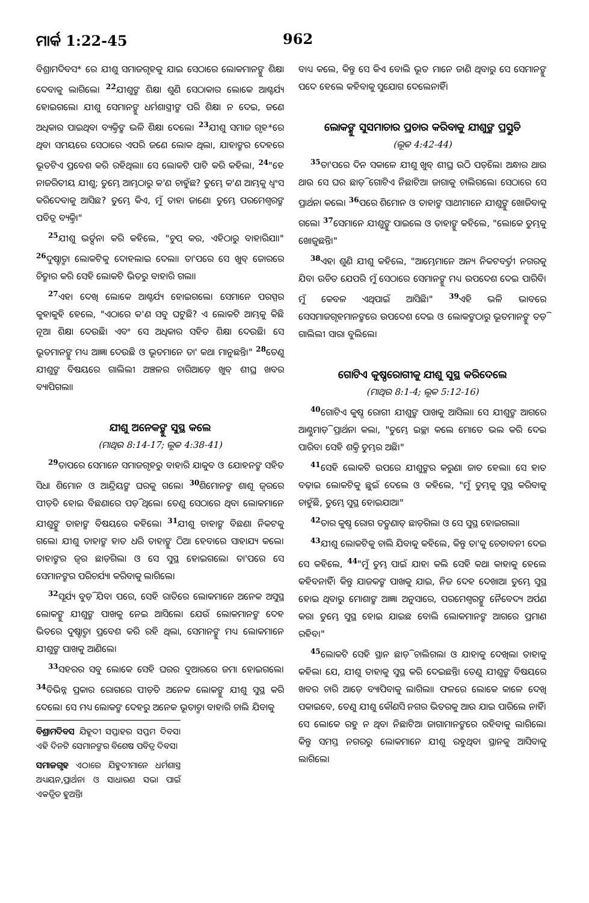ମାର୍କ 1:22-45 962
ବିଶ୍ରାମଦିବସ* ରେ ଯୀଶୁ ସମାଜଗୃହକୁ ଯାଇ ସେଠାରେ ଲୋକମାନଙ୍କୁ ଶିକ୍ଷା ଦେବାକୁ ଲାଗିଲେ। <sup>22</sup>ଯୀଶୁଙ୍କ ଶିକ୍ଷା ଶୁଣି ସେଠାକାର ଲୋକେ ଆଶ୍ଚର୍ଯ୍ୟ ହୋଇଗଲେ। ଯୀଶୁ ସେମାନଙ୍କୁ ଧର୍ମଶାସ୍ତ୍ରୀଙ୍କ ପରି ଶିକ୍ଷା ନ ଦେଇ, ଜଣେ ଅଧିକାର ପାଇଥିବା ବ୍ୟକ୍ତିଙ୍କ ଭଳି ଶିକ୍ଷା ଦେଲେ। <sup>23</sup>ଯୀଶୁ ସମାଜ ଗୃହ*ରେ ଥିବା ସମୟରେ ସେଠାରେ ଏପରି ଜଣେ ଲୋକ ଥିଲା, ଯାହାଙ୍କର ଦେହରେ ଭୂତଟିଏ ପ୍ରବେଶ କରି ରହିଥିଲା। ସେ ଲୋକଟି ପାଟି କରି କହିଲା, <sup>24</sup>"ହେ ନାଜରିତୀୟ ଯୀଶୁ; ତୁମ୍ଭେ ଆମ୍ଭଠାରୁ କ'ଣ ଚାହୁଁଛ? ତୁମ୍ଭେ କ'ଣ ଆମ୍ଭକୁ ଧ୍ୱଂସ କରିଦେବାକୁ ଆସିଛ? ତୁମ୍ଭେ କିଏ, ମୁଁ ତାହା ଜାଣେ। ତୁମ୍ଭେ ପରମେଶ୍ୱରଙ୍କ ପବିତ୍ର ବ୍ୟକ୍ତି।"
<sup>25</sup> ଯୀଶୁ ଭର୍ତ୍ସନା କରି କହିଲେ, "ଚୁପ୍ କର, ଏହିଠାରୁ ବାହାରିଯା।" <sup>26</sup>ଦୁଷ୍ଟାତ୍ମା ଲୋକଟିକୁ ଦୋହଲାଇ ଦେଲା। ତା'ପରେ ସେ ଖୁବ୍ ଜୋରରେ ଚିତ୍କାର କରି ସେହି ଲୋକଟି ଭିତରୁ ବାହାରି ଗଲା।
<sup>27</sup> ଏହା ଦେଖି ଲୋକେ ଆଶ୍ଚର୍ଯ୍ୟ ହୋଇଗଲେ। ସେମାନେ ପରସ୍ପର କୁହାକୁହି ହେଲେ, "ଏଠାରେ କ'ଣ ସବୁ ଘଟୁଛି? ଏ ଲୋକଟି ଆମ୍ଭକୁ କିଛି ନୂଆ ଶିକ୍ଷା ଦେଉଛି। ଏବଂ ସେ ଅଧିକାର ସହିତ ଶିକ୍ଷା ଦେଉଛି। ସେ ଭୂତମାନଙ୍କୁ ମଧ୍ୟ ଆଜ୍ଞା ଦେଉଛି ଓ ଭୂତମାନେ ତା' କଥା ମାନୁଛନ୍ତି।" <sup>28</sup>ତେଣୁ ଯୀଶୁଙ୍କ ବିଷୟରେ ଗାଲିଲୀ ଅଞ୍ଚଳର ଚାରିଆଡ଼େ ଖୁବ୍ ଶୀଘ୍ର ଖବର ବ୍ୟାପିଗଲା।
ଯୀଶୁ ଅନେକଙ୍କୁ ସୁସ୍ଥ କଲେ
(ମାଥିଉ 8:14-17; ଲୂକ 4:38-41)
<sup>29</sup> ତାପରେ ସେମାନେ ସମାଜଗୃହରୁ ବାହାରି ଯାକୁବ ଓ ଯୋହନଙ୍କ ସହିତ ସିଧା ଶିମୋନ ଓ ଆନ୍ଦ୍ରିୟଙ୍କ ଘରକୁ ଗଲେ। <sup>30</sup>ଶିମୋନଙ୍କ ଶାଶୂ ଜ୍ୱରରେ ପୀଡ଼ିତ ହୋଇ ବିଛଣାରେ ପଡ଼ି ଥିଲେ। ତେଣୁ ସେଠାରେ ଥିବା ଲୋକମାନେ ଯୀଶୁଙ୍କୁ ତାହାଙ୍କ ବିଷୟରେ କହିଲେ। <sup>31</sup>ଯୀଶୁ ତାହାଙ୍କ ବିଛଣା ନିକଟକୁ ଗଲେ। ଯୀଶୁ ତାହାଙ୍କ ହାତ ଧରି ତାହାଙ୍କୁ ଠିଆ ହେବାରେ ସାହାଯ୍ୟ କଲେ। ତାହାଙ୍କର ଜ୍ୱର ଛାଡ଼ିଗଲା ଓ ସେ ସୁସ୍ଥ ହୋଇଗଲେ। ତା'ପରେ ସେ ସେମାନଙ୍କର ପରିଚର୍ଯ୍ୟା କରିବାକୁ ଲାଗିଲେ।
<sup>32</sup> ସୂର୍ଯ୍ୟ ବୁଡ଼ି ଯିବା ପରେ, ସେହି ରାତିରେ ଲୋକମାନେ ଅନେକ ଅସୁସ୍ଥ ଲୋକଙ୍କୁ ଯୀଶୁଙ୍କ ପାଖକୁ ନେଇ ଆସିଲେ। ଯେଉଁ ଲୋକମାନଙ୍କ ଦେହ ଭିତରେ ଦୁଷ୍ଟାତ୍ମା ପ୍ରବେଶ କରି ରହି ଥିଲା, ସେମାନଙ୍କୁ ମଧ୍ୟ ଲୋକମାନେ ଯୀଶୁଙ୍କ ପାଖକୁ ଆଣିଲେ।
<sup>33</sup> ସହରର ସବୁ ଲୋକେ ସେହି ଘରର ଦୁଆରରେ ଜମା ହୋଇଗଲେ। <sup>34</sup>ବିଭିନ୍ନ ପ୍ରକାର ରୋଗରେ ପୀଡ଼ିତ ଅନେକ ଲୋକଙ୍କୁ ଯୀଶୁ ସୁସ୍ଥ କରି ଦେଲେ। ସେ ମଧ୍ୟ ଲୋକଙ୍କ ଦେହରୁ ଅନେକ ଭୂତାତ୍ମା ବାହାରି ଚାଲି ଯିବାକୁ
ବିଶ୍ରାମଦିବସ ଯିହୂଦୀ ସପ୍ତାହର ସପ୍ତମ ଦିବସ। ଏହି ଦିନଟି ସେମାନଙ୍କର ବିଶେଷ ପବିତ୍ର ଦିବସ।
ସମାଜଗୃହ ଏଠାରେ ଯିହୁଦୀମାନେ ଧର୍ମଶାସ୍ତ୍ର ଅଧ୍ୟୟନ,ପ୍ରାର୍ଥନା ଓ ସାଧାରଣ ସଭା ପାଇଁ ଏକତ୍ରିତ ହୁଅନ୍ତି।
ବାଧ୍ୟ କଲେ, କିନ୍ତୁ ସେ କିଏ ବୋଲି ଭୂତ ମାନେ ଜାଣି ଥିବାରୁ ସେ ସେମାନଙ୍କୁ ପଦେ ହେଲେ କହିବାକୁ ସୁଯୋଗ ଦେଲେନାହିଁ।
ଲୋକଙ୍କୁ ସୁସମାଚାର ପ୍ରଚାର କରିବାକୁ ଯୀଶୁଙ୍କ ପ୍ରସ୍ତୁତି
(ଲୂକ 4:42-44)
<sup>35</sup> ତା'ପରେ ଦିନ ସକାଳେ ଯୀଶୁ ଖୁବ୍ ଶୀଘ୍ର ଉଠି ପଡ଼ିଲେ। ଅନ୍ଧାର ଥାଉ ଥାଉ ସେ ଘର ଛାଡ଼ି ଗୋଟିଏ ନିଛାଟିଆ ଜାଗାକୁ ଚାଲିଗଲେ। ସେଠାରେ ସେ ପ୍ରାର୍ଥନା କଲେ। <sup>36</sup>ପରେ ଶିମୋନ ଓ ତାହାଙ୍କ ସାଥୀମାନେ ଯୀଶୁଙ୍କୁ ଖୋଜିବାକୁ ଗଲେ। <sup>37</sup>ସେମାନେ ଯୀଶୁଙ୍କୁ ପାଇଲେ ଓ ତାହାଙ୍କୁ କହିଲେ, "ଲୋକେ ତୁମ୍ଭକୁ ଖୋଜୁଛନ୍ତି।"
<sup>38</sup> ଏହା ଶୁଣି ଯୀଶୁ କହିଲେ, "ଆମ୍ଭେମାନେ ଅନ୍ୟ ନିକଟବର୍ତ୍ତୀ ନଗରକୁ ଯିବା ଉଚିତ ଯେପରି ମୁଁ ସେଠାରେ ସେମାନଙ୍କୁ ମଧ୍ୟ ଉପଦେଶ ଦେଇ ପାରିବି। ମୁଁ କେବଳ ଏଥିପାଇଁ ଆସିଛି।" <sup>39</sup>ଏହି ଭଳି ଭାବରେ ସେସମାଜଗୃହମାନଙ୍କରେ ଉପଦେଶ ଦେଇ ଓ ଲୋକଙ୍କଠାରୁ ଭୂତମାନଙ୍କୁ ତଡ଼ି ଗାଲିଲୀ ସାରା ବୁଲିଲେ।
ଗୋଟିଏ କୁଷ୍ଠରୋଗୀକୁ ଯୀଶୁ ସୁସ୍ଥ କରିଦେଲେ
(ମାଥିଉ 8:1-4; ଲୂକ 5:12-16)
<sup>40</sup> ଗୋଟିଏ କୁଷ୍ଠ ରୋଗୀ ଯୀଶୁଙ୍କ ପାଖକୁ ଆସିଲା। ସେ ଯୀଶୁଙ୍କ ଆଗରେ ଆଣ୍ଠୁମାଡ଼ି ପ୍ରାର୍ଥନା କଲା, "ତୁମ୍ଭେ ଇଚ୍ଛା କଲେ ମୋତେ ଭଲ କରି ଦେଇ ପାରିବ। ସେହି ଶକ୍ତି ତୁମ୍ଭର ଅଛି।"
<sup>41</sup> ସେହି ଲୋକଟି ଉପରେ ଯୀଶୁଙ୍କର କରୁଣା ଜାତ ହେଲା। ସେ ହାତ ବଢ଼ାଇ ଲୋକଟିକୁ ଛୁଇଁ ଦେଲେ ଓ କହିଲେ, "ମୁଁ ତୁମ୍ଭକୁ ସୁସ୍ଥ କରିବାକୁ ଚାହୁଁଛି, ତୁମ୍ଭେ ସୁସ୍ଥ ହୋଇଯାଅ।"
<sup>42</sup> ତାର କୁଷ୍ଠ ରୋଗ ତତ୍କ୍ଷଣାତ୍ ଛାଡ଼ିଗଲା ଓ ସେ ସୁସ୍ଥ ହୋଇଗଲା।
<sup>43</sup> ଯୀଶୁ ଲୋକଟିକୁ ଚାଲି ଯିବାକୁ କହିଲେ, କିନ୍ତୁ ତା'କୁ ଚେତାବନୀ ଦେଇ ସେ କହିଲେ, <sup>44</sup>"ମୁଁ ତୁମ୍ଭ ପାଇଁ ଯାହା କଲି ସେହି କଥା କାହାକୁ ହେଲେ କହିବନାହିଁ। କିନ୍ତୁ ଯାଜକଙ୍କ ପାଖକୁ ଯାଇ, ନିଜ ଦେହ ଦେଖାଅ। ତୁମ୍ଭେ ସୁସ୍ଥ ହୋଇ ଥିବାରୁ ମୋଶାଙ୍କ ଆଜ୍ଞା ଅନୁସାରେ, ପରମେଶ୍ୱରଙ୍କୁ ନୈବେଦ୍ୟ ଅର୍ପଣ କର। ତୁମ୍ଭେ ସୁସ୍ଥ ହୋଇ ଯାଇଛ ବୋଲି ଲୋକମାନଙ୍କ ଆଗରେ ପ୍ରମାଣ ରହିବ।"
<sup>45</sup> ଲୋକଟି ସେହି ସ୍ଥାନ ଛାଡ଼ି ଚାଲିଗଲା ଓ ଯାହାକୁ ଦେଖିଲା ତାହାକୁ କହିଲା ଯେ, ଯୀଶୁ ତାହାକୁ ସୁସ୍ଥ କରି ଦେଇଛନ୍ତି। ତେଣୁ ଯୀଶୁଙ୍କ ବିଷୟରେ ଖବର ଚାରି ଆଡ଼େ ବ୍ୟାପିବାକୁ ଲାଗିଲା। ଫଳରେ ଲୋକେ କାଳେ ଦେଖି ପକାଇବେ, ତେଣୁ ଯୀଶୁ କୌଣସି ନଗର ଭିତରକୁ ଆଉ ଯାଇ ପାରିଲେ ନାହିଁ। ସେ ଲୋକେ ରହୁ ନ ଥିବା ନିଛାଟିଆ ଜାଗାମାନଙ୍କରେ ରହିବାକୁ ଲାଗିଲେ। କିନ୍ତୁ ସମସ୍ତ ନଗରରୁ ଲୋକମାନେ ଯୀଶୁ ରହୁଥିବା ସ୍ଥାନକୁ ଆସିବାକୁ ଲାଗିଲେ।